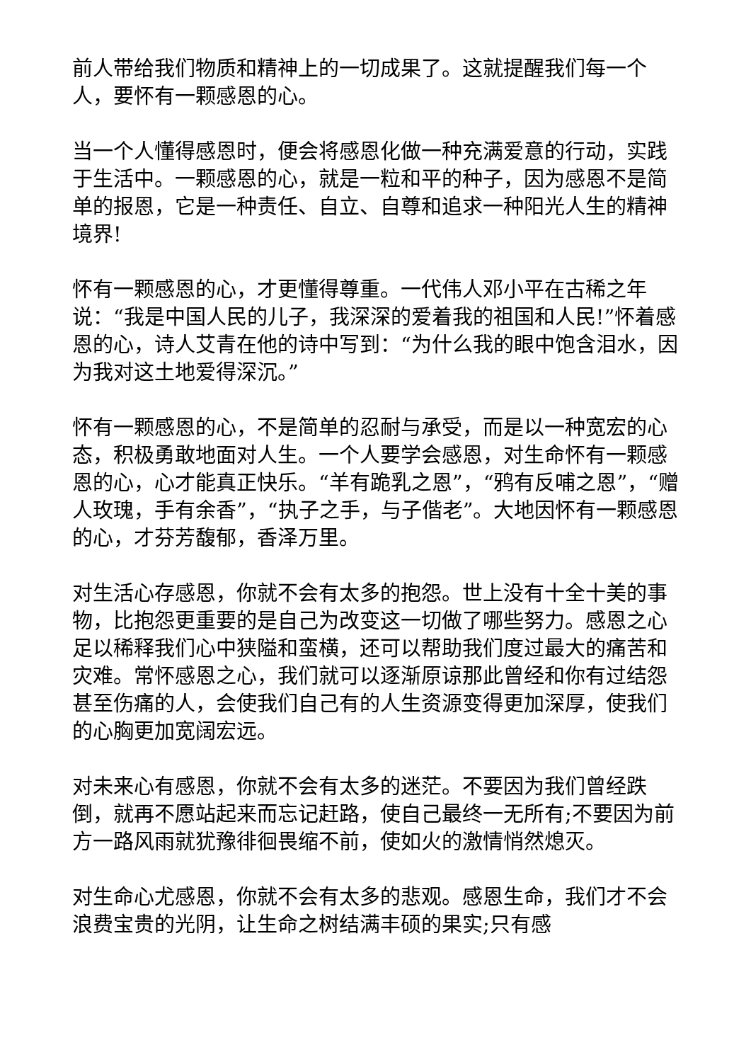前人带给我们物质和精神上的一切成果了。这就提醒我们每一个人，要怀有一颗感恩的心。
当一个人懂得感恩时，便会将感恩化做一种充满爱意的行动，实践于生活中。一颗感恩的心，就是一粒和平的种子，因为感恩不是简单的报恩，它是一种责任、自立、自尊和追求一种阳光人生的精神境界!
怀有一颗感恩的心，才更懂得尊重。一代伟人邓小平在古稀之年说：“我是中国人民的儿子，我深深的爱着我的祖国和人民!”怀着感恩的心，诗人艾青在他的诗中写到：“为什么我的眼中饱含泪水，因为我对这土地爱得深沉。”
怀有一颗感恩的心，不是简单的忍耐与承受，而是以一种宽宏的心态，积极勇敢地面对人生。一个人要学会感恩，对生命怀有一颗感恩的心，心才能真正快乐。“羊有跪乳之恩”，“鸦有反哺之恩”，“赠人玫瑰，手有余香”，“执子之手，与子偕老”。大地因怀有一颗感恩的心，才芬芳馥郁，香泽万里。
对生活心存感恩，你就不会有太多的抱怨。世上没有十全十美的事物，比抱怨更重要的是自己为改变这一切做了哪些努力。感恩之心足以稀释我们心中狭隘和蛮横，还可以帮助我们度过最大的痛苦和灾难。常怀感恩之心，我们就可以逐渐原谅那此曾经和你有过结怨甚至伤痛的人，会使我们自己有的人生资源变得更加深厚，使我们的心胸更加宽阔宏远。
对未来心有感恩，你就不会有太多的迷茫。不要因为我们曾经跌倒，就再不愿站起来而忘记赶路，使自己最终一无所有;不要因为前方一路风雨就犹豫徘徊畏缩不前，使如火的激情悄然熄灭。
对生命心尤感恩，你就不会有太多的悲观。感恩生命，我们才不会浪费宝贵的光阴，让生命之树结满丰硕的果实;只有感